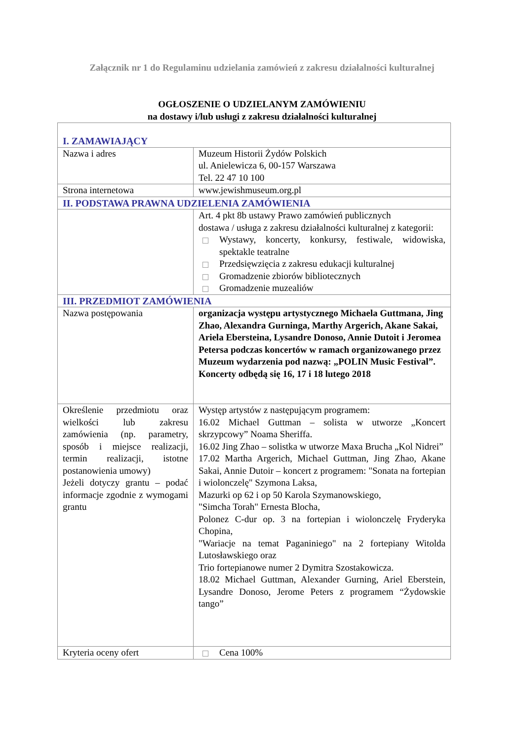Załącznik nr 1 do Regulaminu udzielania zamówień z zakresu działalności kulturalnej
OGŁOSZENIE O UDZIELANYM ZAMÓWIENIU
na dostawy i/lub usługi z zakresu działalności kulturalnej
| I. ZAMAWIAJĄCY | |
| Nazwa i adres | Muzeum Historii Żydów Polskich ul. Anielewicza 6, 00-157 Warszawa Tel. 22 47 10 100 |
| Strona internetowa | www.jewishmuseum.org.pl |
| II. PODSTAWA PRAWNA UDZIELENIA ZAMÓWIENIA | |
| | Art. 4 pkt 8b ustawy Prawo zamówień publicznych dostawa / usługa z zakresu działalności kulturalnej z kategorii: Wystawy, koncerty, konkursy, festiwale, widowiska, spektakle teatralne Przedsięwzięcia z zakresu edukacji kulturalnej Gromadzenie zbiorów bibliotecznych Gromadzenie muzealiów |
| III. PRZEDMIOT ZAMÓWIENIA | |
| Nazwa postępowania | organizacja występu artystycznego Michaela Guttmana, Jing Zhao, Alexandra Gurninga, Marthy Argerich, Akane Sakai, Ariela Ebersteina, Lysandre Donoso, Annie Dutoit i Jeromea Petersa podczas koncertów w ramach organizowanego przez Muzeum wydarzenia pod nazwą: „POLIN Music Festival”. Koncerty odbędą się 16, 17 i 18 lutego 2018 |
| Określenie przedmiotu oraz wielkości lub zakresu zamówienia (np. parametry, sposób i miejsce realizacji, termin realizacji, istotne postanowienia umowy) Jeżeli dotyczy grantu – podać informacje zgodnie z wymogami grantu | Występ artystów z następującym programem: 16.02 Michael Guttman – solista w utworze „Koncert skrzypcowy” Noama Sheriffa. 16.02 Jing Zhao – solistka w utworze Maxa Brucha „Kol Nidrei” 17.02 Martha Argerich, Michael Guttman, Jing Zhao, Akane Sakai, Annie Dutoir – koncert z programem: "Sonata na fortepian i wiolonczelę" Szymona Laksa, Mazurki op 62 i op 50 Karola Szymanowskiego, "Simcha Torah" Ernesta Blocha, Polonez C-dur op. 3 na fortepian i wiolonczelę Fryderyka Chopina, "Wariacje na temat Paganiniego" na 2 fortepiany Witolda Lutosławskiego oraz Trio fortepianowe numer 2 Dymitra Szostakowicza. 18.02 Michael Guttman, Alexander Gurning, Ariel Eberstein, Lysandre Donoso, Jerome Peters z programem “Żydowskie tango” |
| Kryteria oceny ofert | Cena 100% |